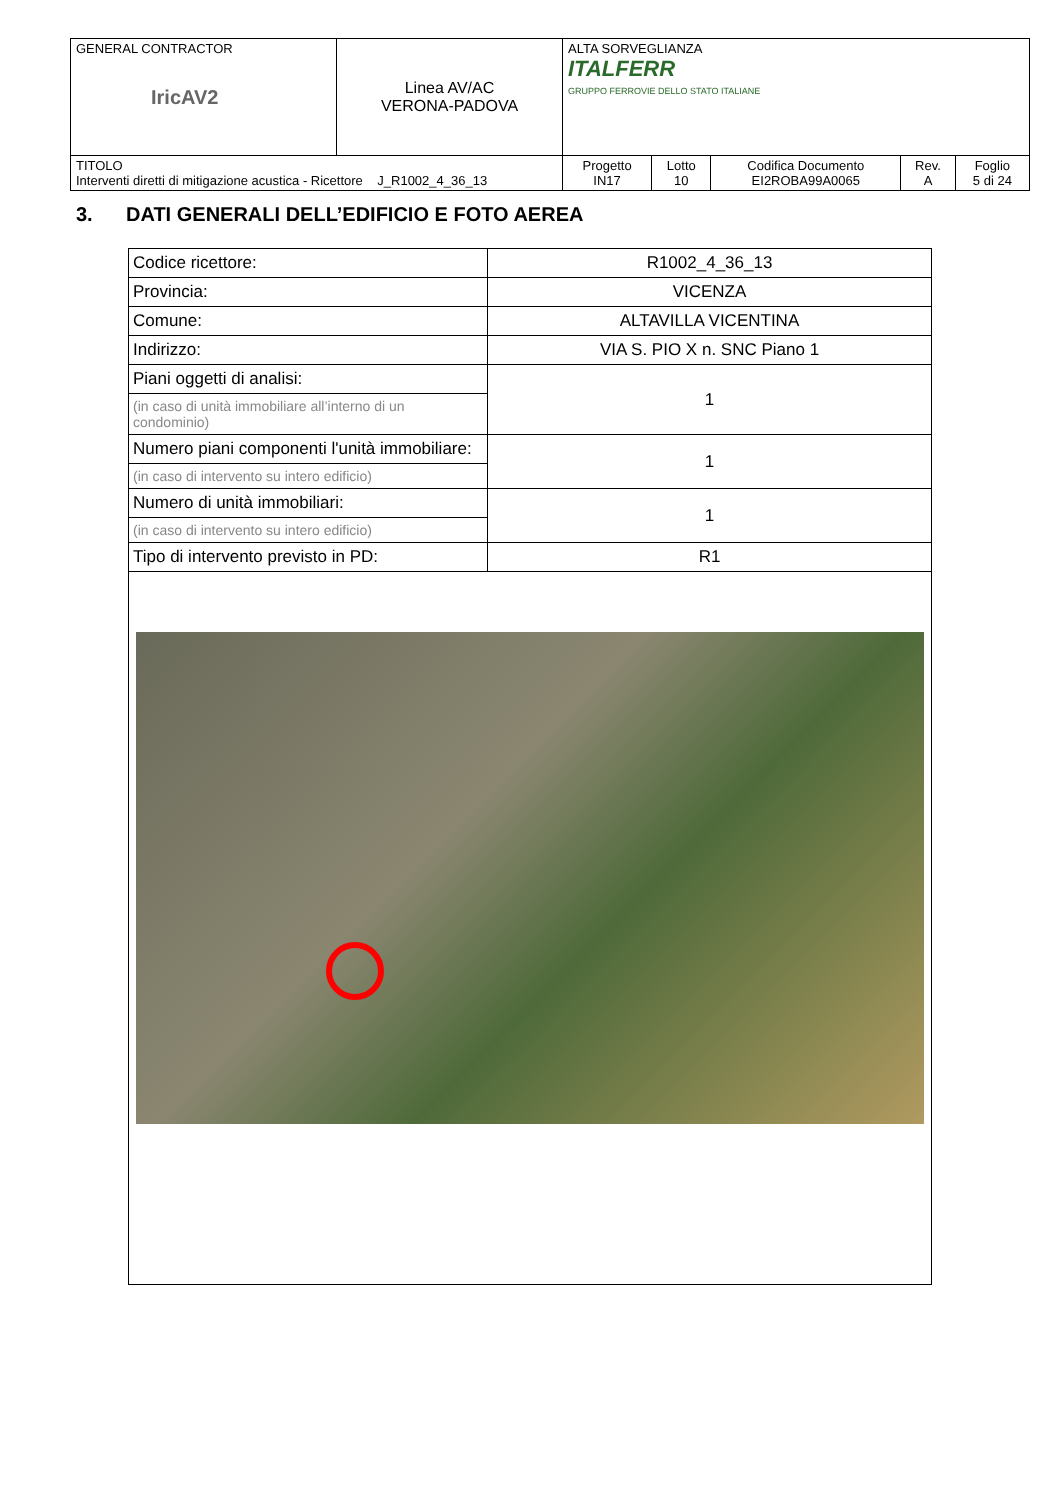| GENERAL CONTRACTOR IricAV2 | Linea AV/AC VERONA-PADOVA | ALTA SORVEGLIANZA ITALFERR GRUPPO FERROVIE DELLO STATO ITALIANE | | | | |
| TITOLO Interventi diretti di mitigazione acustica - Ricettore J_R1002_4_36_13 | | Progetto IN17 | Lotto 10 | Codifica Documento EI2ROBA99A0065 | Rev. A | Foglio 5 di 24 |
3. DATI GENERALI DELL’EDIFICIO E FOTO AEREA
| Codice ricettore: | R1002_4_36_13 |
| Provincia: | VICENZA |
| Comune: | ALTAVILLA VICENTINA |
| Indirizzo: | VIA S. PIO X n. SNC Piano 1 |
| Piani oggetti di analisi: | 1 |
| (in caso di unità immobiliare all’interno di un condominio) | |
| Numero piani componenti l'unità immobiliare: | 1 |
| (in caso di intervento su intero edificio) | |
| Numero di unità immobiliari: | 1 |
| (in caso di intervento su intero edificio) | |
| Tipo di intervento previsto in PD: | R1 |